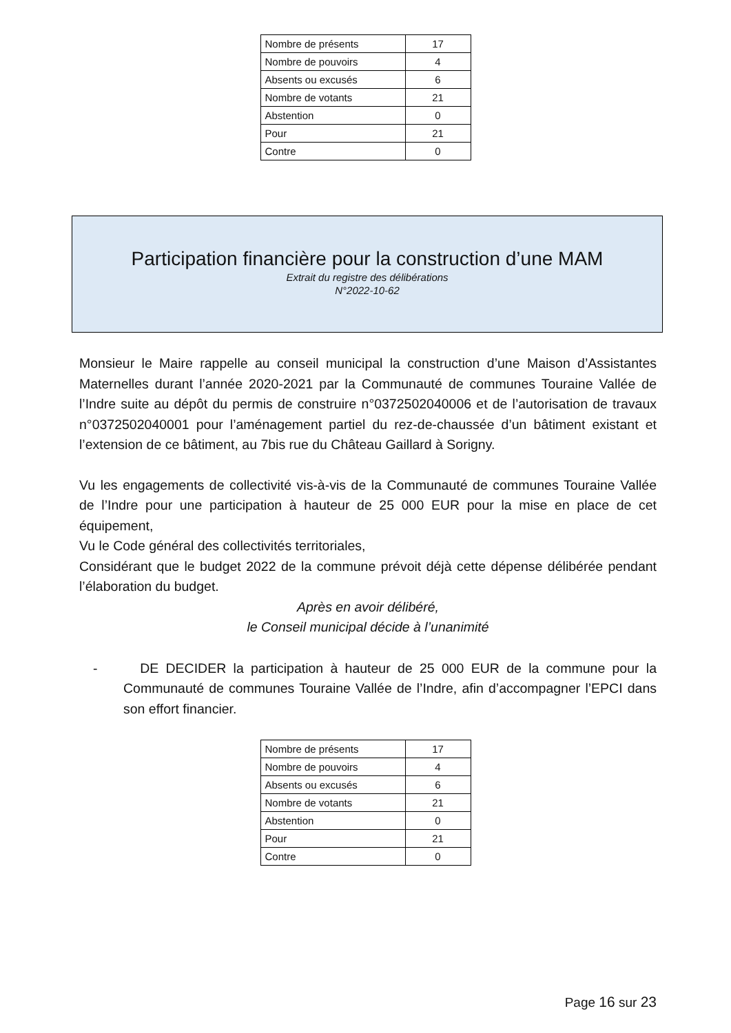| Nombre de présents | 17 |
| Nombre de pouvoirs | 4 |
| Absents ou excusés | 6 |
| Nombre de votants | 21 |
| Abstention | 0 |
| Pour | 21 |
| Contre | 0 |
Participation financière pour la construction d’une MAM
Extrait du registre des délibérations
N°2022-10-62
Monsieur le Maire rappelle au conseil municipal la construction d’une Maison d’Assistantes Maternelles durant l’année 2020-2021 par la Communauté de communes Touraine Vallée de l’Indre suite au dépôt du permis de construire n°0372502040006 et de l’autorisation de travaux n°0372502040001 pour l’aménagement partiel du rez-de-chaussée d’un bâtiment existant et l’extension de ce bâtiment, au 7bis rue du Château Gaillard à Sorigny.
Vu les engagements de collectivité vis-à-vis de la Communauté de communes Touraine Vallée de l’Indre pour une participation à hauteur de 25 000 EUR pour la mise en place de cet équipement,
Vu le Code général des collectivités territoriales,
Considérant que le budget 2022 de la commune prévoit déjà cette dépense délibérée pendant l’élaboration du budget.
Après en avoir délibéré,
le Conseil municipal décide à l’unanimité
- DE DECIDER la participation à hauteur de 25 000 EUR de la commune pour la Communauté de communes Touraine Vallée de l’Indre, afin d’accompagner l’EPCI dans son effort financier.
| Nombre de présents | 17 |
| Nombre de pouvoirs | 4 |
| Absents ou excusés | 6 |
| Nombre de votants | 21 |
| Abstention | 0 |
| Pour | 21 |
| Contre | 0 |
Page 16 sur 23